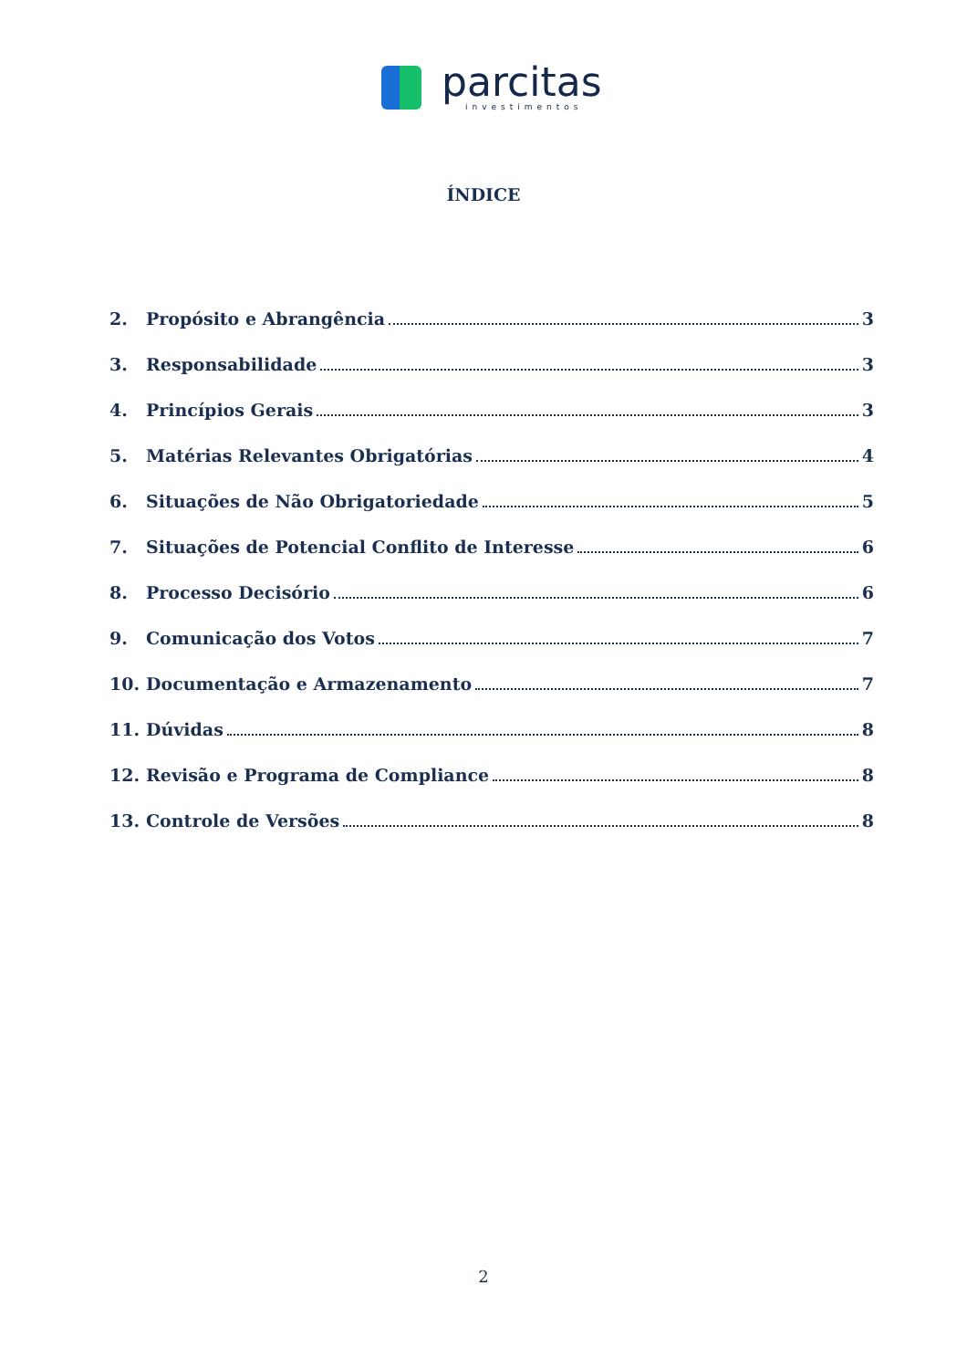parcitas
investimentos
ÍNDICE
2. Propósito e Abrangência 3
3. Responsabilidade 3
4. Princípios Gerais 3
5. Matérias Relevantes Obrigatórias 4
6. Situações de Não Obrigatoriedade 5
7. Situações de Potencial Conflito de Interesse 6
8. Processo Decisório 6
9. Comunicação dos Votos 7
10. Documentação e Armazenamento 7
11. Dúvidas 8
12. Revisão e Programa de Compliance 8
13. Controle de Versões 8
2